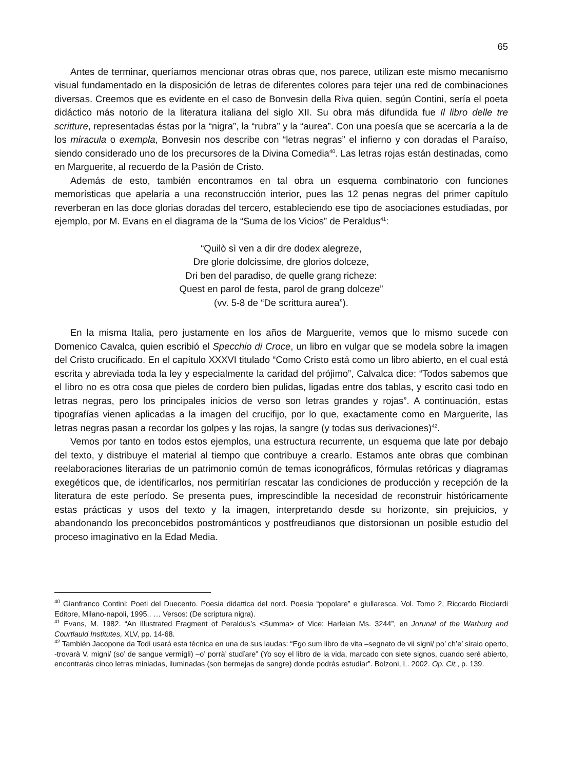65
Antes de terminar, queríamos mencionar otras obras que, nos parece, utilizan este mismo mecanismo visual fundamentado en la disposición de letras de diferentes colores para tejer una red de combinaciones diversas. Creemos que es evidente en el caso de Bonvesin della Riva quien, según Contini, sería el poeta didáctico más notorio de la literatura italiana del siglo XII. Su obra más difundida fue Il libro delle tre scritture, representadas éstas por la “nigra”, la “rubra” y la “aurea”. Con una poesía que se acercaría a la de los miracula o exempla, Bonvesin nos describe con “letras negras” el infierno y con doradas el Paraíso, siendo considerado uno de los precursores de la Divina Comedia<sup>40</sup>. Las letras rojas están destinadas, como en Marguerite, al recuerdo de la Pasión de Cristo.
Además de esto, también encontramos en tal obra un esquema combinatorio con funciones memorísticas que apelaría a una reconstrucción interior, pues las 12 penas negras del primer capítulo reverberan en las doce glorias doradas del tercero, estableciendo ese tipo de asociaciones estudiadas, por ejemplo, por M. Evans en el diagrama de la “Suma de los Vicios” de Peraldus<sup>41</sup>:
“Quilò sì ven a dir dre dodex alegreze,
Dre glorie dolcissime, dre glorios dolceze,
Dri ben del paradiso, de quelle grang richeze:
Quest en parol de festa, parol de grang dolceze”
(vv. 5-8 de “De scrittura aurea”).
En la misma Italia, pero justamente en los años de Marguerite, vemos que lo mismo sucede con Domenico Cavalca, quien escribió el Specchio di Croce, un libro en vulgar que se modela sobre la imagen del Cristo crucificado. En el capítulo XXXVI titulado “Como Cristo está como un libro abierto, en el cual está escrita y abreviada toda la ley y especialmente la caridad del prójimo”, Calvalca dice: “Todos sabemos que el libro no es otra cosa que pieles de cordero bien pulidas, ligadas entre dos tablas, y escrito casi todo en letras negras, pero los principales inicios de verso son letras grandes y rojas”. A continuación, estas tipografías vienen aplicadas a la imagen del crucifijo, por lo que, exactamente como en Marguerite, las letras negras pasan a recordar los golpes y las rojas, la sangre (y todas sus derivaciones)<sup>42</sup>.
Vemos por tanto en todos estos ejemplos, una estructura recurrente, un esquema que late por debajo del texto, y distribuye el material al tiempo que contribuye a crearlo. Estamos ante obras que combinan reelaboraciones literarias de un patrimonio común de temas iconográficos, fórmulas retóricas y diagramas exegéticos que, de identificarlos, nos permitirían rescatar las condiciones de producción y recepción de la literatura de este período. Se presenta pues, imprescindible la necesidad de reconstruir históricamente estas prácticas y usos del texto y la imagen, interpretando desde su horizonte, sin prejuicios, y abandonando los preconcebidos postrománticos y postfreudianos que distorsionan un posible estudio del proceso imaginativo en la Edad Media.
<sup>40</sup> Gianfranco Contini: Poeti del Duecento. Poesia didattica del nord. Poesia “popolare” e giullaresca. Vol. Tomo 2, Riccardo Ricciardi Editore, Milano-napoli, 1995.. … Versos: (De scriptura nigra).
<sup>41</sup> Evans, M. 1982. “An Illustrated Fragment of Peraldus’s <Summa> of Vice: Harleian Ms. 3244”, en Jorunal of the Warburg and Courtlauld Institutes, XLV, pp. 14-68.
<sup>42</sup> También Jacopone da Todi usará esta técnica en una de sus laudas: “Ego sum libro de vita –segnato de vii signi/ po’ ch’e’ siraio operto, -trovarà V. migni/ (so’ de sangue vermigli) –o’ porrà’ studïare” (Yo soy el libro de la vida, marcado con siete signos, cuando seré abierto, encontrarás cinco letras miniadas, iluminadas (son bermejas de sangre) donde podrás estudiar”. Bolzoni, L. 2002. Op. Cit., p. 139.